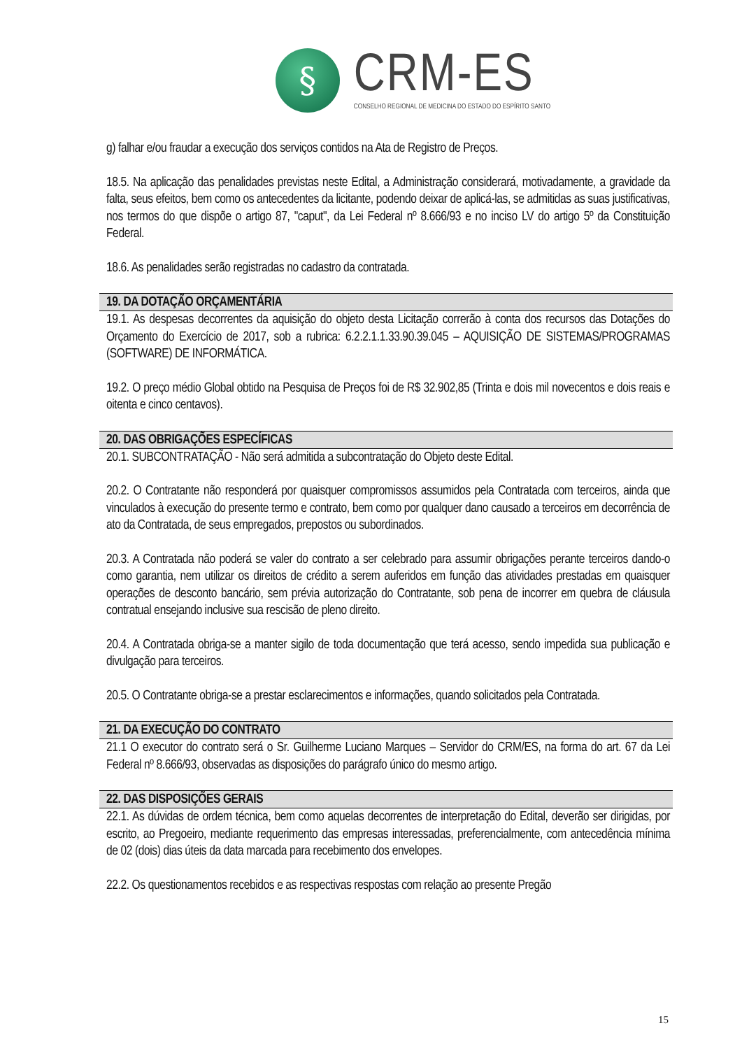§
CRM-ES
CONSELHO REGIONAL DE MEDICINA DO ESTADO DO ESPÍRITO SANTO
g) falhar e/ou fraudar a execução dos serviços contidos na Ata de Registro de Preços.
18.5. Na aplicação das penalidades previstas neste Edital, a Administração considerará, motivadamente, a gravidade da falta, seus efeitos, bem como os antecedentes da licitante, podendo deixar de aplicá-las, se admitidas as suas justificativas, nos termos do que dispõe o artigo 87, "caput", da Lei Federal nº 8.666/93 e no inciso LV do artigo 5º da Constituição Federal.
18.6. As penalidades serão registradas no cadastro da contratada.
19. DA DOTAÇÃO ORÇAMENTÁRIA
19.1. As despesas decorrentes da aquisição do objeto desta Licitação correrão à conta dos recursos das Dotações do Orçamento do Exercício de 2017, sob a rubrica: 6.2.2.1.1.33.90.39.045 – AQUISIÇÃO DE SISTEMAS/PROGRAMAS (SOFTWARE) DE INFORMÁTICA.
19.2. O preço médio Global obtido na Pesquisa de Preços foi de R$ 32.902,85 (Trinta e dois mil novecentos e dois reais e oitenta e cinco centavos).
20. DAS OBRIGAÇÕES ESPECÍFICAS
20.1. SUBCONTRATAÇÃO - Não será admitida a subcontratação do Objeto deste Edital.
20.2. O Contratante não responderá por quaisquer compromissos assumidos pela Contratada com terceiros, ainda que vinculados à execução do presente termo e contrato, bem como por qualquer dano causado a terceiros em decorrência de ato da Contratada, de seus empregados, prepostos ou subordinados.
20.3. A Contratada não poderá se valer do contrato a ser celebrado para assumir obrigações perante terceiros dando-o como garantia, nem utilizar os direitos de crédito a serem auferidos em função das atividades prestadas em quaisquer operações de desconto bancário, sem prévia autorização do Contratante, sob pena de incorrer em quebra de cláusula contratual ensejando inclusive sua rescisão de pleno direito.
20.4. A Contratada obriga-se a manter sigilo de toda documentação que terá acesso, sendo impedida sua publicação e divulgação para terceiros.
20.5. O Contratante obriga-se a prestar esclarecimentos e informações, quando solicitados pela Contratada.
21. DA EXECUÇÃO DO CONTRATO
21.1 O executor do contrato será o Sr. Guilherme Luciano Marques – Servidor do CRM/ES, na forma do art. 67 da Lei Federal nº 8.666/93, observadas as disposições do parágrafo único do mesmo artigo.
22. DAS DISPOSIÇÕES GERAIS
22.1. As dúvidas de ordem técnica, bem como aquelas decorrentes de interpretação do Edital, deverão ser dirigidas, por escrito, ao Pregoeiro, mediante requerimento das empresas interessadas, preferencialmente, com antecedência mínima de 02 (dois) dias úteis da data marcada para recebimento dos envelopes.
22.2. Os questionamentos recebidos e as respectivas respostas com relação ao presente Pregão
15